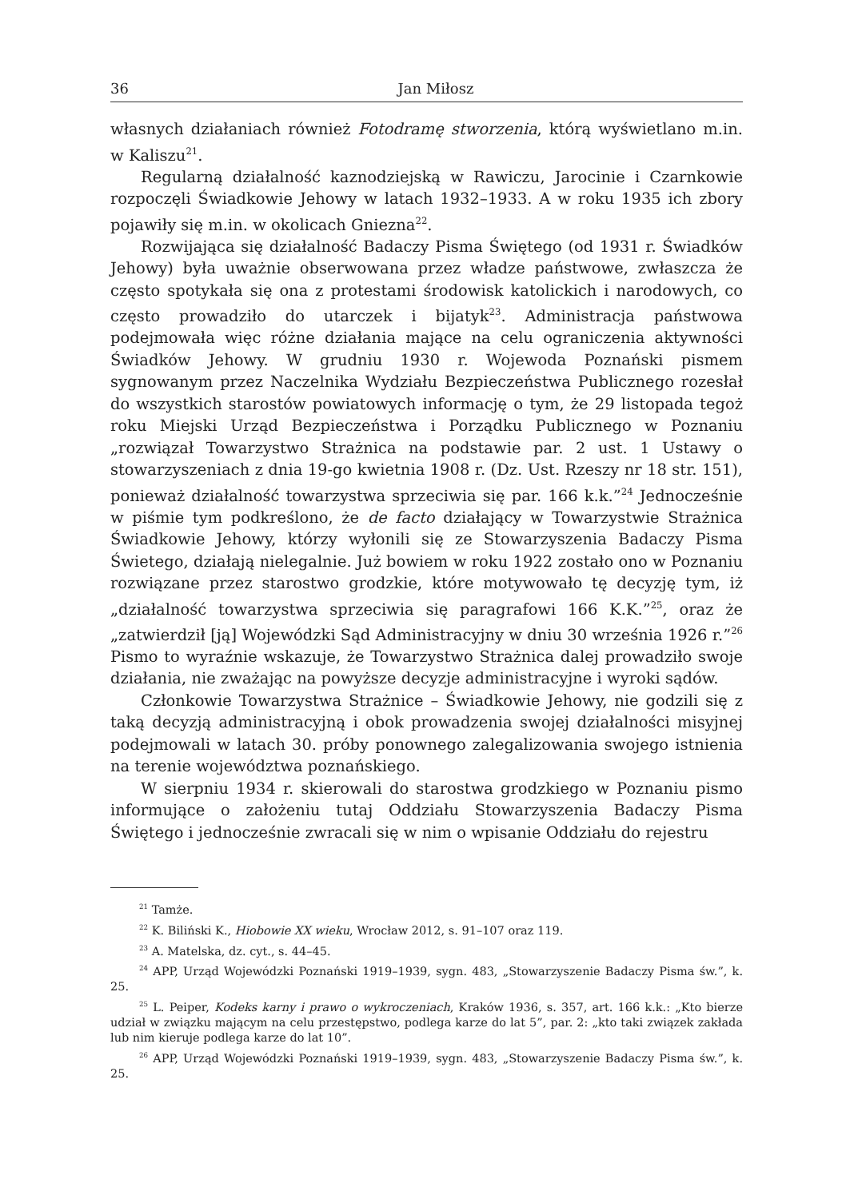36 Jan Miłosz
własnych działaniach również Fotodramę stworzenia, którą wyświetlano m.in. w Kaliszu<sup>21</sup>.
Regularną działalność kaznodziejską w Rawiczu, Jarocinie i Czarnkowie rozpoczęli Świadkowie Jehowy w latach 1932–1933. A w roku 1935 ich zbory pojawiły się m.in. w okolicach Gniezna<sup>22</sup>.
Rozwijająca się działalność Badaczy Pisma Świętego (od 1931 r. Świadków Jehowy) była uważnie obserwowana przez władze państwowe, zwłaszcza że często spotykała się ona z protestami środowisk katolickich i narodowych, co często prowadziło do utarczek i bijatyk<sup>23</sup>. Administracja państwowa podejmowała więc różne działania mające na celu ograniczenia aktywności Świadków Jehowy. W grudniu 1930 r. Wojewoda Poznański pismem sygnowanym przez Naczelnika Wydziału Bezpieczeństwa Publicznego rozesłał do wszystkich starostów powiatowych informację o tym, że 29 listopada tegoż roku Miejski Urząd Bezpieczeństwa i Porządku Publicznego w Poznaniu „rozwiązał Towarzystwo Strażnica na podstawie par. 2 ust. 1 Ustawy o stowarzyszeniach z dnia 19-go kwietnia 1908 r. (Dz. Ust. Rzeszy nr 18 str. 151), ponieważ działalność towarzystwa sprzeciwia się par. 166 k.k.”<sup>24</sup> Jednocześnie w piśmie tym podkreślono, że de facto działający w Towarzystwie Strażnica Świadkowie Jehowy, którzy wyłonili się ze Stowarzyszenia Badaczy Pisma Świetego, działają nielegalnie. Już bowiem w roku 1922 zostało ono w Poznaniu rozwiązane przez starostwo grodzkie, które motywowało tę decyzję tym, iż „działalność towarzystwa sprzeciwia się paragrafowi 166 K.K.”<sup>25</sup>, oraz że „zatwierdził [ją] Wojewódzki Sąd Administracyjny w dniu 30 września 1926 r.”<sup>26</sup> Pismo to wyraźnie wskazuje, że Towarzystwo Strażnica dalej prowadziło swoje działania, nie zważając na powyższe decyzje administracyjne i wyroki sądów.
Członkowie Towarzystwa Strażnice – Świadkowie Jehowy, nie godzili się z taką decyzją administracyjną i obok prowadzenia swojej działalności misyjnej podejmowali w latach 30. próby ponownego zalegalizowania swojego istnienia na terenie województwa poznańskiego.
W sierpniu 1934 r. skierowali do starostwa grodzkiego w Poznaniu pismo informujące o założeniu tutaj Oddziału Stowarzyszenia Badaczy Pisma Świętego i jednocześnie zwracali się w nim o wpisanie Oddziału do rejestru
<sup>21</sup> Tamże.
<sup>22</sup> K. Biliński K., Hiobowie XX wieku, Wrocław 2012, s. 91–107 oraz 119.
<sup>23</sup> A. Matelska, dz. cyt., s. 44–45.
<sup>24</sup> APP, Urząd Wojewódzki Poznański 1919–1939, sygn. 483, „Stowarzyszenie Badaczy Pisma św.”, k. 25.
<sup>25</sup> L. Peiper, Kodeks karny i prawo o wykroczeniach, Kraków 1936, s. 357, art. 166 k.k.: „Kto bierze udział w związku mającym na celu przestępstwo, podlega karze do lat 5”, par. 2: „kto taki związek zakłada lub nim kieruje podlega karze do lat 10”.
<sup>26</sup> APP, Urząd Wojewódzki Poznański 1919–1939, sygn. 483, „Stowarzyszenie Badaczy Pisma św.”, k. 25.